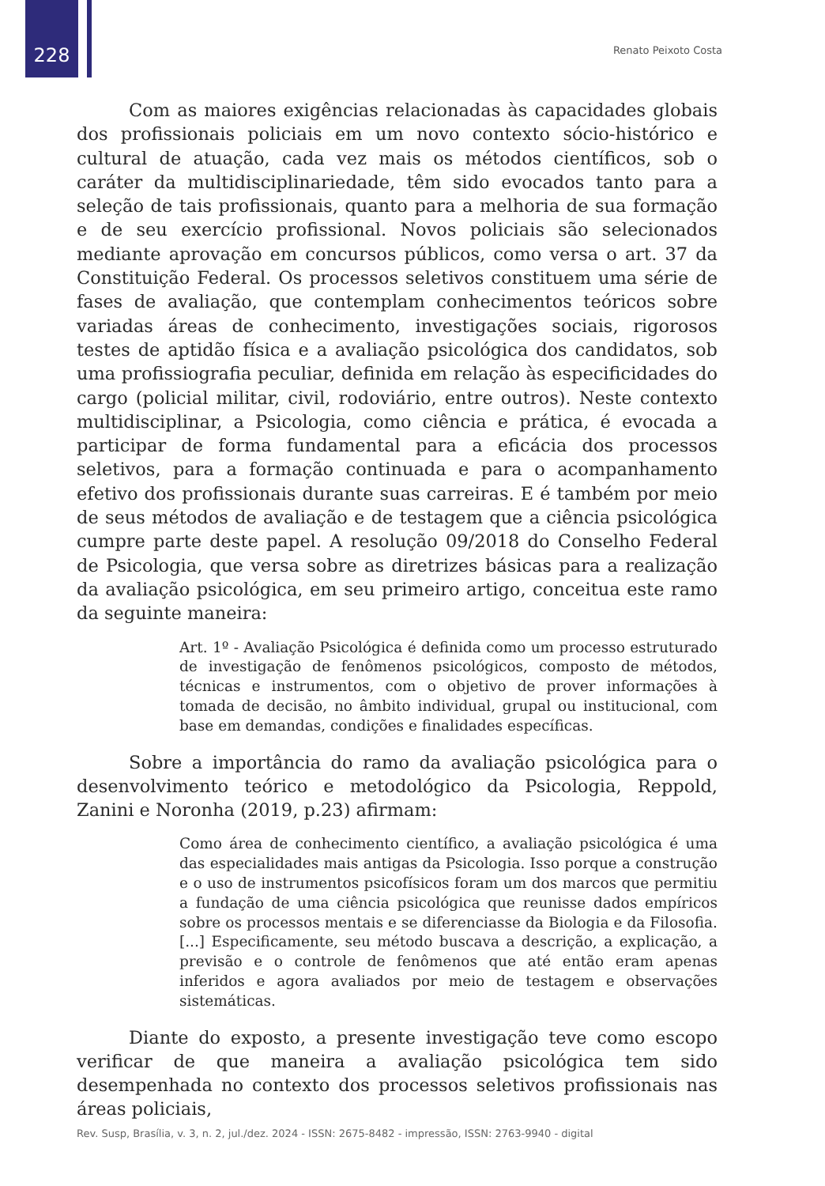228
Renato Peixoto Costa
Com as maiores exigências relacionadas às capacidades globais dos profissionais policiais em um novo contexto sócio-histórico e cultural de atuação, cada vez mais os métodos científicos, sob o caráter da multidisciplinariedade, têm sido evocados tanto para a seleção de tais profissionais, quanto para a melhoria de sua formação e de seu exercício profissional. Novos policiais são selecionados mediante aprovação em concursos públicos, como versa o art. 37 da Constituição Federal. Os processos seletivos constituem uma série de fases de avaliação, que contemplam conhecimentos teóricos sobre variadas áreas de conhecimento, investigações sociais, rigorosos testes de aptidão física e a avaliação psicológica dos candidatos, sob uma profissiografia peculiar, definida em relação às especificidades do cargo (policial militar, civil, rodoviário, entre outros). Neste contexto multidisciplinar, a Psicologia, como ciência e prática, é evocada a participar de forma fundamental para a eficácia dos processos seletivos, para a formação continuada e para o acompanhamento efetivo dos profissionais durante suas carreiras. E é também por meio de seus métodos de avaliação e de testagem que a ciência psicológica cumpre parte deste papel. A resolução 09/2018 do Conselho Federal de Psicologia, que versa sobre as diretrizes básicas para a realização da avaliação psicológica, em seu primeiro artigo, conceitua este ramo da seguinte maneira:
Art. 1º - Avaliação Psicológica é definida como um processo estruturado de investigação de fenômenos psicológicos, composto de métodos, técnicas e instrumentos, com o objetivo de prover informações à tomada de decisão, no âmbito individual, grupal ou institucional, com base em demandas, condições e finalidades específicas.
Sobre a importância do ramo da avaliação psicológica para o desenvolvimento teórico e metodológico da Psicologia, Reppold, Zanini e Noronha (2019, p.23) afirmam:
Como área de conhecimento científico, a avaliação psicológica é uma das especialidades mais antigas da Psicologia. Isso porque a construção e o uso de instrumentos psicofísicos foram um dos marcos que permitiu a fundação de uma ciência psicológica que reunisse dados empíricos sobre os processos mentais e se diferenciasse da Biologia e da Filosofia. [...] Especificamente, seu método buscava a descrição, a explicação, a previsão e o controle de fenômenos que até então eram apenas inferidos e agora avaliados por meio de testagem e observações sistemáticas.
Diante do exposto, a presente investigação teve como escopo verificar de que maneira a avaliação psicológica tem sido desempenhada no contexto dos processos seletivos profissionais nas áreas policiais,
Rev. Susp, Brasília, v. 3, n. 2, jul./dez. 2024 - ISSN: 2675-8482 - impressão, ISSN: 2763-9940 - digital